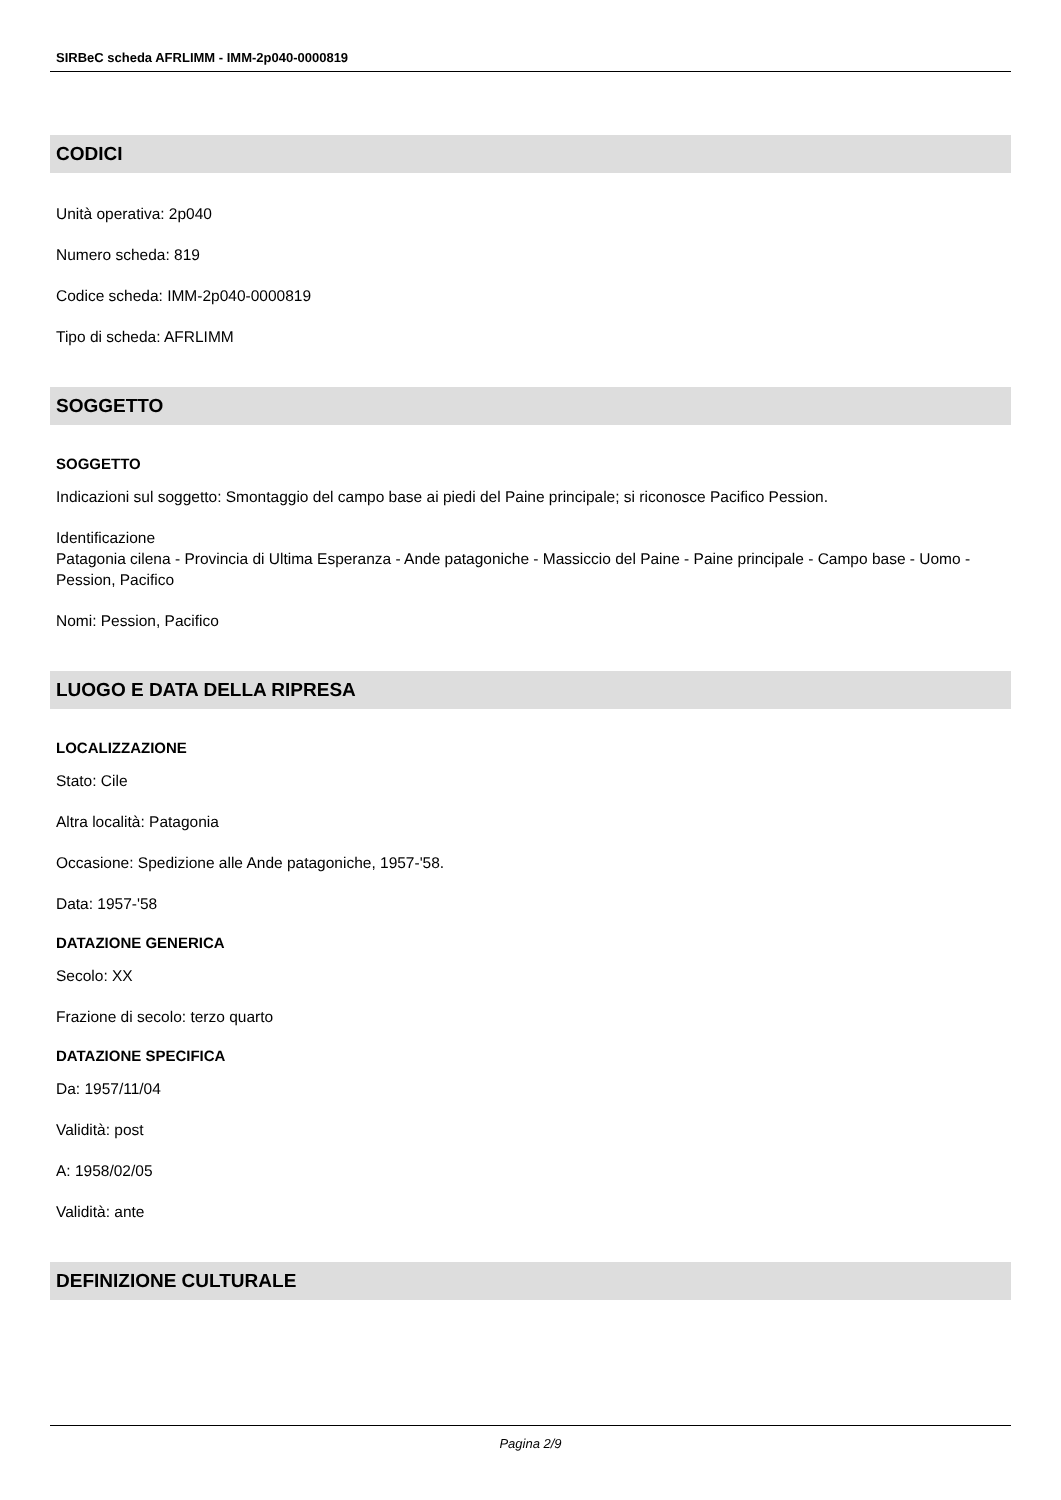SIRBeC scheda AFRLIMM - IMM-2p040-0000819
CODICI
Unità operativa: 2p040
Numero scheda: 819
Codice scheda: IMM-2p040-0000819
Tipo di scheda: AFRLIMM
SOGGETTO
SOGGETTO
Indicazioni sul soggetto: Smontaggio del campo base ai piedi del Paine principale; si riconosce Pacifico Pession.
Identificazione
Patagonia cilena - Provincia di Ultima Esperanza - Ande patagoniche - Massiccio del Paine - Paine principale - Campo base - Uomo - Pession, Pacifico
Nomi: Pession, Pacifico
LUOGO E DATA DELLA RIPRESA
LOCALIZZAZIONE
Stato: Cile
Altra località: Patagonia
Occasione: Spedizione alle Ande patagoniche, 1957-'58.
Data: 1957-'58
DATAZIONE GENERICA
Secolo: XX
Frazione di secolo: terzo quarto
DATAZIONE SPECIFICA
Da: 1957/11/04
Validità: post
A: 1958/02/05
Validità: ante
DEFINIZIONE CULTURALE
Pagina 2/9